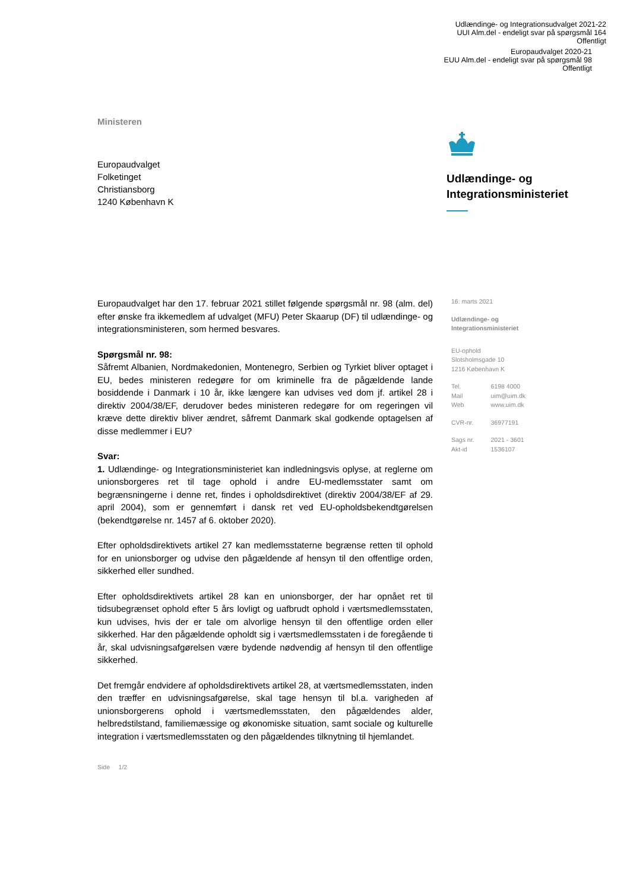Udlændinge- og Integrationsudvalget 2021-22
UUI Alm.del - endeligt svar på spørgsmål 164
Offentligt
Europaudvalget 2020-21
EUU Alm.del - endeligt svar på spørgsmål 98
Offentligt
Ministeren
Europaudvalget
Folketinget
Christiansborg
1240 København K
Udlændinge- og
Integrationsministeriet
Europaudvalget har den 17. februar 2021 stillet følgende spørgsmål nr. 98 (alm. del) efter ønske fra ikkemedlem af udvalget (MFU) Peter Skaarup (DF) til udlændinge- og integrationsministeren, som hermed besvares.
Spørgsmål nr. 98:
Såfremt Albanien, Nordmakedonien, Montenegro, Serbien og Tyrkiet bliver optaget i EU, bedes ministeren redegøre for om kriminelle fra de pågældende lande bosiddende i Danmark i 10 år, ikke længere kan udvises ved dom jf. artikel 28 i direktiv 2004/38/EF, derudover bedes ministeren redegøre for om regeringen vil kræve dette direktiv bliver ændret, såfremt Danmark skal godkende optagelsen af disse medlemmer i EU?
Svar:
1. Udlændinge- og Integrationsministeriet kan indledningsvis oplyse, at reglerne om unionsborgeres ret til tage ophold i andre EU-medlemsstater samt om begrænsningerne i denne ret, findes i opholdsdirektivet (direktiv 2004/38/EF af 29. april 2004), som er gennemført i dansk ret ved EU-opholdsbekendtgørelsen (bekendtgørelse nr. 1457 af 6. oktober 2020).
Efter opholdsdirektivets artikel 27 kan medlemsstaterne begrænse retten til ophold for en unionsborger og udvise den pågældende af hensyn til den offentlige orden, sikkerhed eller sundhed.
Efter opholdsdirektivets artikel 28 kan en unionsborger, der har opnået ret til tidsubegrænset ophold efter 5 års lovligt og uafbrudt ophold i værtsmedlemsstaten, kun udvises, hvis der er tale om alvorlige hensyn til den offentlige orden eller sikkerhed. Har den pågældende opholdt sig i værtsmedlemsstaten i de foregående ti år, skal udvisningsafgørelsen være bydende nødvendig af hensyn til den offentlige sikkerhed.
Det fremgår endvidere af opholdsdirektivets artikel 28, at værtsmedlemsstaten, inden den træffer en udvisningsafgørelse, skal tage hensyn til bl.a. varigheden af unionsborgerens ophold i værtsmedlemsstaten, den pågældendes alder, helbredstilstand, familiemæssige og økonomiske situation, samt sociale og kulturelle integration i værtsmedlemsstaten og den pågældendes tilknytning til hjemlandet.
16. marts 2021
Udlændinge- og
Integrationsministeriet
EU-ophold
Slotsholmsgade 10
1216 København K
| Tel. | 6198 4000 |
| Mail | uim@uim.dk |
| Web | www.uim.dk |
| CVR-nr. | 36977191 |
| Sags nr. | 2021 - 3601 |
| Akt-id | 1536107 |
Side 1/2